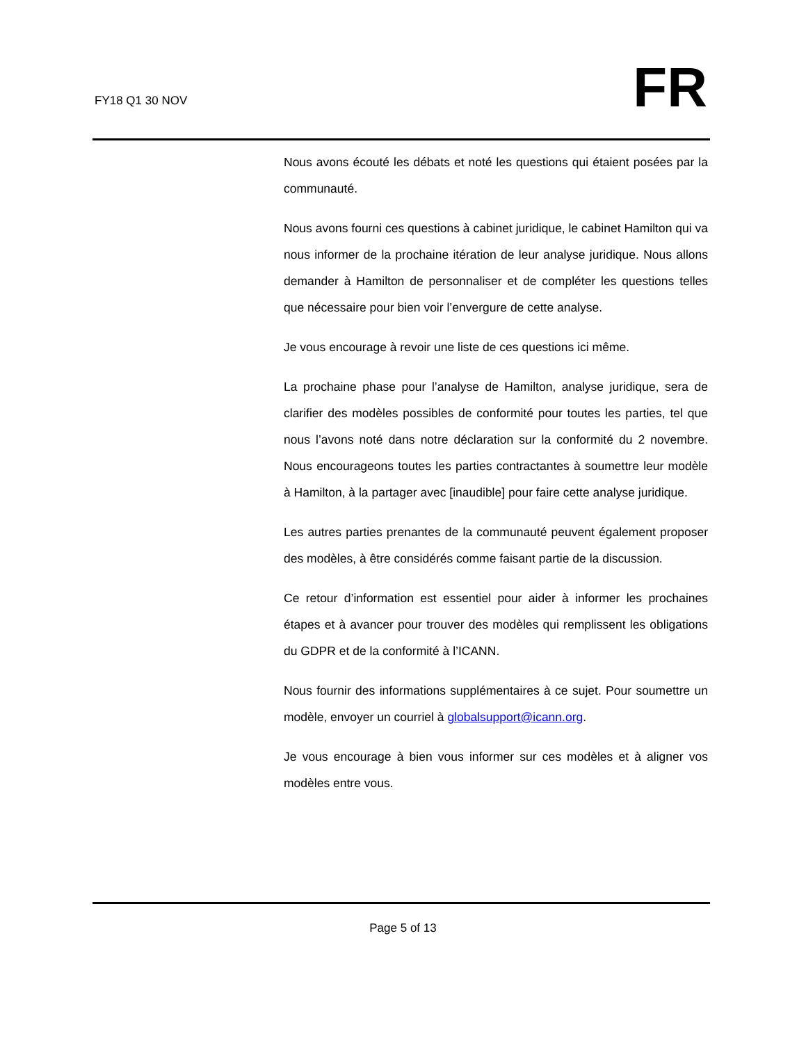FY18 Q1 30 NOV FR
Nous avons écouté les débats et noté les questions qui étaient posées par la communauté.
Nous avons fourni ces questions à cabinet juridique, le cabinet Hamilton qui va nous informer de la prochaine itération de leur analyse juridique. Nous allons demander à Hamilton de personnaliser et de compléter les questions telles que nécessaire pour bien voir l’envergure de cette analyse.
Je vous encourage à revoir une liste de ces questions ici même.
La prochaine phase pour l’analyse de Hamilton, analyse juridique, sera de clarifier des modèles possibles de conformité pour toutes les parties, tel que nous l’avons noté dans notre déclaration sur la conformité du 2 novembre. Nous encourageons toutes les parties contractantes à soumettre leur modèle à Hamilton, à la partager avec [inaudible] pour faire cette analyse juridique.
Les autres parties prenantes de la communauté peuvent également proposer des modèles, à être considérés comme faisant partie de la discussion.
Ce retour d’information est essentiel pour aider à informer les prochaines étapes et à avancer pour trouver des modèles qui remplissent les obligations du GDPR et de la conformité à l’ICANN.
Nous fournir des informations supplémentaires à ce sujet. Pour soumettre un modèle, envoyer un courriel à globalsupport@icann.org.
Je vous encourage à bien vous informer sur ces modèles et à aligner vos modèles entre vous.
Page 5 of 13